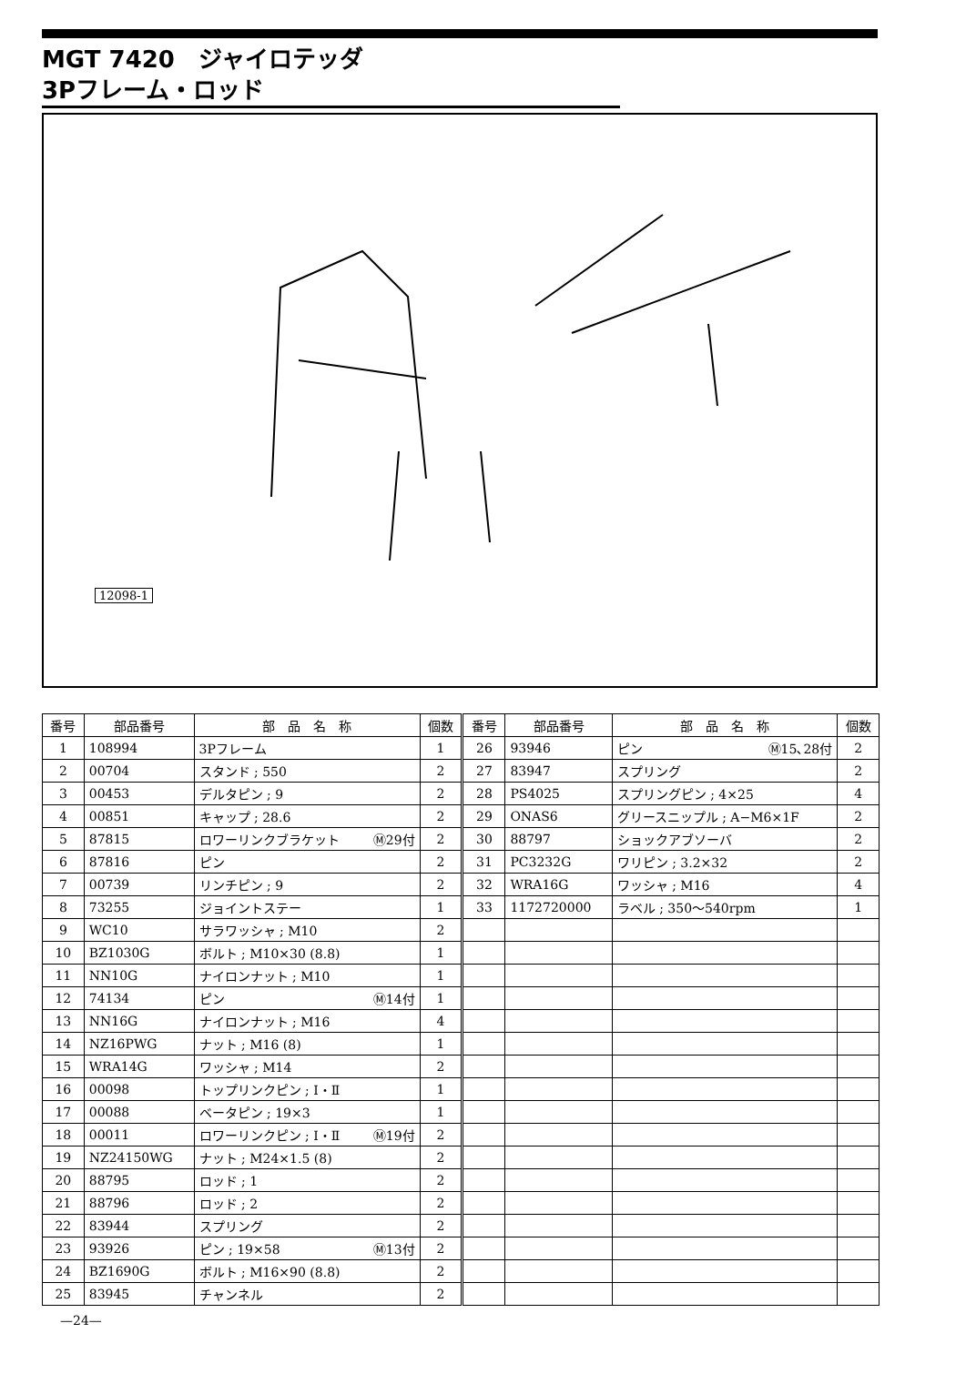MGT 7420　ジャイロテッダ
3Pフレーム・ロッド
12098-1
| 番号 | 部品番号 | 部 品 名 称 | 個数 | 番号 | 部品番号 | 部 品 名 称 | 個数 |
| --- | --- | --- | --- | --- | --- | --- | --- |
| 1 | 108994 | 3Pフレーム | 1 | 26 | 93946 | ピン Ⓜ15､28付 | 2 |
| 2 | 00704 | スタンド ; 550 | 2 | 27 | 83947 | スプリング | 2 |
| 3 | 00453 | デルタピン ; 9 | 2 | 28 | PS4025 | スプリングピン ; 4×25 | 4 |
| 4 | 00851 | キャップ ; 28.6 | 2 | 29 | ONAS6 | グリースニップル ; A−M6×1F | 2 |
| 5 | 87815 | ロワーリンクブラケット Ⓜ29付 | 2 | 30 | 88797 | ショックアブソーバ | 2 |
| 6 | 87816 | ピン | 2 | 31 | PC3232G | ワリピン ; 3.2×32 | 2 |
| 7 | 00739 | リンチピン ; 9 | 2 | 32 | WRA16G | ワッシャ ; M16 | 4 |
| 8 | 73255 | ジョイントステー | 1 | 33 | 1172720000 | ラベル ; 350〜540rpm | 1 |
| 9 | WC10 | サラワッシャ ; M10 | 2 | | | | |
| 10 | BZ1030G | ボルト ; M10×30 (8.8) | 1 | | | | |
| 11 | NN10G | ナイロンナット ; M10 | 1 | | | | |
| 12 | 74134 | ピン Ⓜ14付 | 1 | | | | |
| 13 | NN16G | ナイロンナット ; M16 | 4 | | | | |
| 14 | NZ16PWG | ナット ; M16 (8) | 1 | | | | |
| 15 | WRA14G | ワッシャ ; M14 | 2 | | | | |
| 16 | 00098 | トップリンクピン ; Ⅰ・Ⅱ | 1 | | | | |
| 17 | 00088 | ベータピン ; 19×3 | 1 | | | | |
| 18 | 00011 | ロワーリンクピン ; Ⅰ・Ⅱ Ⓜ19付 | 2 | | | | |
| 19 | NZ24150WG | ナット ; M24×1.5 (8) | 2 | | | | |
| 20 | 88795 | ロッド ; 1 | 2 | | | | |
| 21 | 88796 | ロッド ; 2 | 2 | | | | |
| 22 | 83944 | スプリング | 2 | | | | |
| 23 | 93926 | ピン ; 19×58 Ⓜ13付 | 2 | | | | |
| 24 | BZ1690G | ボルト ; M16×90 (8.8) | 2 | | | | |
| 25 | 83945 | チャンネル | 2 | | | | |
—24—